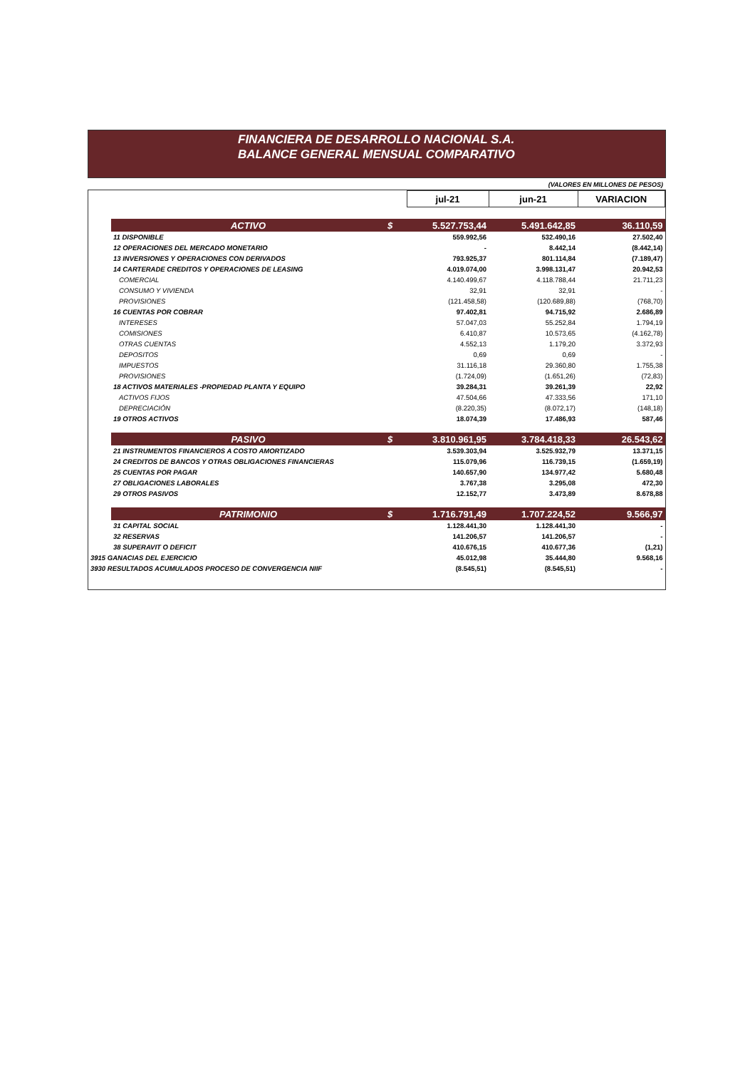FINANCIERA DE DESARROLLO NACIONAL S.A.
BALANCE GENERAL MENSUAL COMPARATIVO
(VALORES EN MILLONES DE PESOS)
| | | | jul-21 | jun-21 | VARIACION |
| --- | --- | --- | --- | --- | --- |
| | ACTIVO | $ | 5.527.753,44 | 5.491.642,85 | 36.110,59 |
| | 11 DISPONIBLE | | 559.992,56 | 532.490,16 | 27.502,40 |
| | 12 OPERACIONES DEL MERCADO MONETARIO | | - | 8.442,14 | (8.442,14) |
| | 13 INVERSIONES Y OPERACIONES CON DERIVADOS | | 793.925,37 | 801.114,84 | (7.189,47) |
| | 14 CARTERADE CREDITOS Y OPERACIONES DE LEASING | | 4.019.074,00 | 3.998.131,47 | 20.942,53 |
| | COMERCIAL | | 4.140.499,67 | 4.118.788,44 | 21.711,23 |
| | CONSUMO Y VIVIENDA | | 32,91 | 32,91 | - |
| | PROVISIONES | | (121.458,58) | (120.689,88) | (768,70) |
| | 16 CUENTAS POR COBRAR | | 97.402,81 | 94.715,92 | 2.686,89 |
| | INTERESES | | 57.047,03 | 55.252,84 | 1.794,19 |
| | COMISIONES | | 6.410,87 | 10.573,65 | (4.162,78) |
| | OTRAS CUENTAS | | 4.552,13 | 1.179,20 | 3.372,93 |
| | DEPOSITOS | | 0,69 | 0,69 | - |
| | IMPUESTOS | | 31.116,18 | 29.360,80 | 1.755,38 |
| | PROVISIONES | | (1.724,09) | (1.651,26) | (72,83) |
| | 18 ACTIVOS MATERIALES -PROPIEDAD PLANTA Y EQUIPO | | 39.284,31 | 39.261,39 | 22,92 |
| | ACTIVOS FIJOS | | 47.504,66 | 47.333,56 | 171,10 |
| | DEPRECIACIÓN | | (8.220,35) | (8.072,17) | (148,18) |
| | 19 OTROS ACTIVOS | | 18.074,39 | 17.486,93 | 587,46 |
| | PASIVO | $ | 3.810.961,95 | 3.784.418,33 | 26.543,62 |
| | 21 INSTRUMENTOS FINANCIEROS A COSTO AMORTIZADO | | 3.539.303,94 | 3.525.932,79 | 13.371,15 |
| | 24 CREDITOS DE BANCOS Y OTRAS OBLIGACIONES FINANCIERAS | | 115.079,96 | 116.739,15 | (1.659,19) |
| | 25 CUENTAS POR PAGAR | | 140.657,90 | 134.977,42 | 5.680,48 |
| | 27 OBLIGACIONES LABORALES | | 3.767,38 | 3.295,08 | 472,30 |
| | 29 OTROS PASIVOS | | 12.152,77 | 3.473,89 | 8.678,88 |
| | PATRIMONIO | $ | 1.716.791,49 | 1.707.224,52 | 9.566,97 |
| | 31 CAPITAL SOCIAL | | 1.128.441,30 | 1.128.441,30 | - |
| | 32 RESERVAS | | 141.206,57 | 141.206,57 | - |
| | 38 SUPERAVIT O DEFICIT | | 410.676,15 | 410.677,36 | (1,21) |
| 3915 GANACIAS DEL EJERCICIO | | | 45.012,98 | 35.444,80 | 9.568,16 |
| 3930 RESULTADOS ACUMULADOS PROCESO DE CONVERGENCIA NIIF | | | (8.545,51) | (8.545,51) | - |